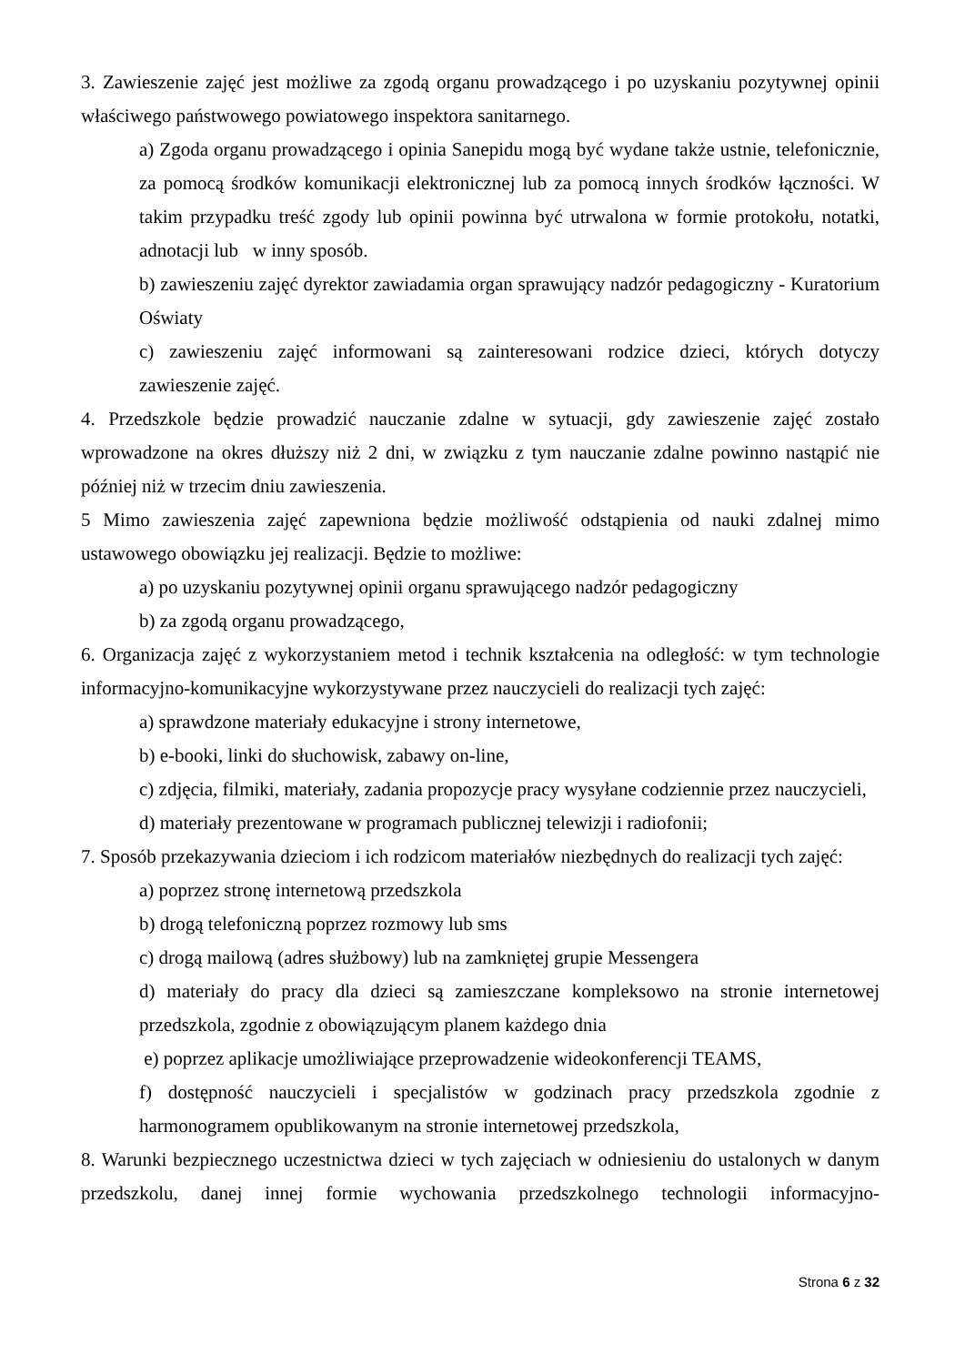3. Zawieszenie zajęć jest możliwe za zgodą organu prowadzącego i po uzyskaniu pozytywnej opinii właściwego państwowego powiatowego inspektora sanitarnego.
a) Zgoda organu prowadzącego i opinia Sanepidu mogą być wydane także ustnie, telefonicznie, za pomocą środków komunikacji elektronicznej lub za pomocą innych środków łączności. W takim przypadku treść zgody lub opinii powinna być utrwalona w formie protokołu, notatki, adnotacji lub w inny sposób.
b) zawieszeniu zajęć dyrektor zawiadamia organ sprawujący nadzór pedagogiczny - Kuratorium Oświaty
c) zawieszeniu zajęć informowani są zainteresowani rodzice dzieci, których dotyczy zawieszenie zajęć.
4. Przedszkole będzie prowadzić nauczanie zdalne w sytuacji, gdy zawieszenie zajęć zostało wprowadzone na okres dłuższy niż 2 dni, w związku z tym nauczanie zdalne powinno nastąpić nie później niż w trzecim dniu zawieszenia.
5 Mimo zawieszenia zajęć zapewniona będzie możliwość odstąpienia od nauki zdalnej mimo ustawowego obowiązku jej realizacji. Będzie to możliwe:
a) po uzyskaniu pozytywnej opinii organu sprawującego nadzór pedagogiczny
b) za zgodą organu prowadzącego,
6. Organizacja zajęć z wykorzystaniem metod i technik kształcenia na odległość: w tym technologie informacyjno-komunikacyjne wykorzystywane przez nauczycieli do realizacji tych zajęć:
a) sprawdzone materiały edukacyjne i strony internetowe,
b) e-booki, linki do słuchowisk, zabawy on-line,
c) zdjęcia, filmiki, materiały, zadania propozycje pracy wysyłane codziennie przez nauczycieli,
d) materiały prezentowane w programach publicznej telewizji i radiofonii;
7. Sposób przekazywania dzieciom i ich rodzicom materiałów niezbędnych do realizacji tych zajęć:
a) poprzez stronę internetową przedszkola
b) drogą telefoniczną poprzez rozmowy lub sms
c) drogą mailową (adres służbowy) lub na zamkniętej grupie Messengera
d) materiały do pracy dla dzieci są zamieszczane kompleksowo na stronie internetowej przedszkola, zgodnie z obowiązującym planem każdego dnia
e) poprzez aplikacje umożliwiające przeprowadzenie wideokonferencji TEAMS,
f) dostępność nauczycieli i specjalistów w godzinach pracy przedszkola zgodnie z harmonogramem opublikowanym na stronie internetowej przedszkola,
8. Warunki bezpiecznego uczestnictwa dzieci w tych zajęciach w odniesieniu do ustalonych w danym przedszkolu, danej innej formie wychowania przedszkolnego technologii informacyjno-
Strona 6 z 32